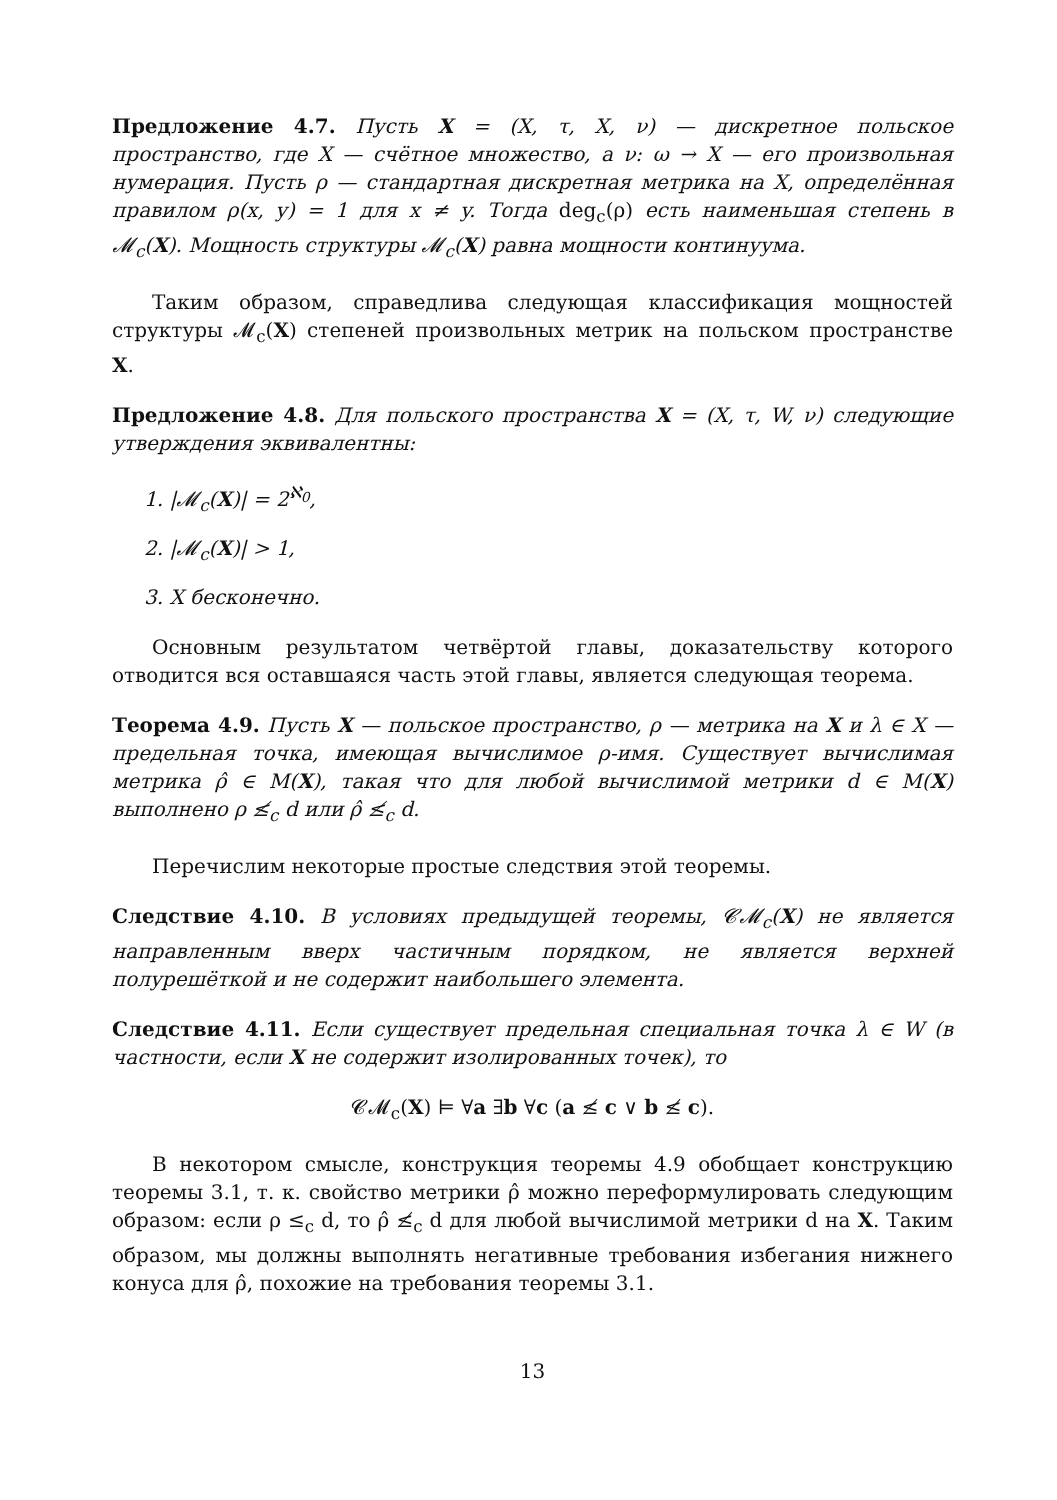Предложение 4.7. Пусть X = (X, τ, X, ν) — дискретное польское пространство, где X — счётное множество, а ν: ω → X — его произвольная нумерация. Пусть ρ — стандартная дискретная метрика на X, определённая правилом ρ(x, y) = 1 для x ≠ y. Тогда deg<sub>c</sub>(ρ) есть наименьшая степень в 𝓜<sub>c</sub>(X). Мощность структуры 𝓜<sub>c</sub>(X) равна мощности континуума.
Таким образом, справедлива следующая классификация мощностей структуры 𝓜<sub>c</sub>(X) степеней произвольных метрик на польском пространстве X.
Предложение 4.8. Для польского пространства X = (X, τ, W, ν) следующие утверждения эквивалентны:
1. |𝓜<sub>c</sub>(X)| = 2<sup>ℵ<sub>0</sub></sup>,
2. |𝓜<sub>c</sub>(X)| > 1,
3. X бесконечно.
Основным результатом четвёртой главы, доказательству которого отводится вся оставшаяся часть этой главы, является следующая теорема.
Теорема 4.9. Пусть X — польское пространство, ρ — метрика на X и λ ∈ X — предельная точка, имеющая вычислимое ρ-имя. Существует вычислимая метрика ρ̂ ∈ M(X), такая что для любой вычислимой метрики d ∈ M(X) выполнено ρ ≰<sub>c</sub> d или ρ̂ ≰<sub>c</sub> d.
Перечислим некоторые простые следствия этой теоремы.
Следствие 4.10. В условиях предыдущей теоремы, 𝓒𝓜<sub>c</sub>(X) не является направленным вверх частичным порядком, не является верхней полурешёткой и не содержит наибольшего элемента.
Следствие 4.11. Если существует предельная специальная точка λ ∈ W (в частности, если X не содержит изолированных точек), то
𝓒𝓜<sub>c</sub>(X) ⊨ ∀a ∃b ∀c (a ≰ c ∨ b ≰ c).
В некотором смысле, конструкция теоремы 4.9 обобщает конструкцию теоремы 3.1, т. к. свойство метрики ρ̂ можно переформулировать следующим образом: если ρ ≤<sub>c</sub> d, то ρ̂ ≰<sub>c</sub> d для любой вычислимой метрики d на X. Таким образом, мы должны выполнять негативные требования избегания нижнего конуса для ρ̂, похожие на требования теоремы 3.1.
13